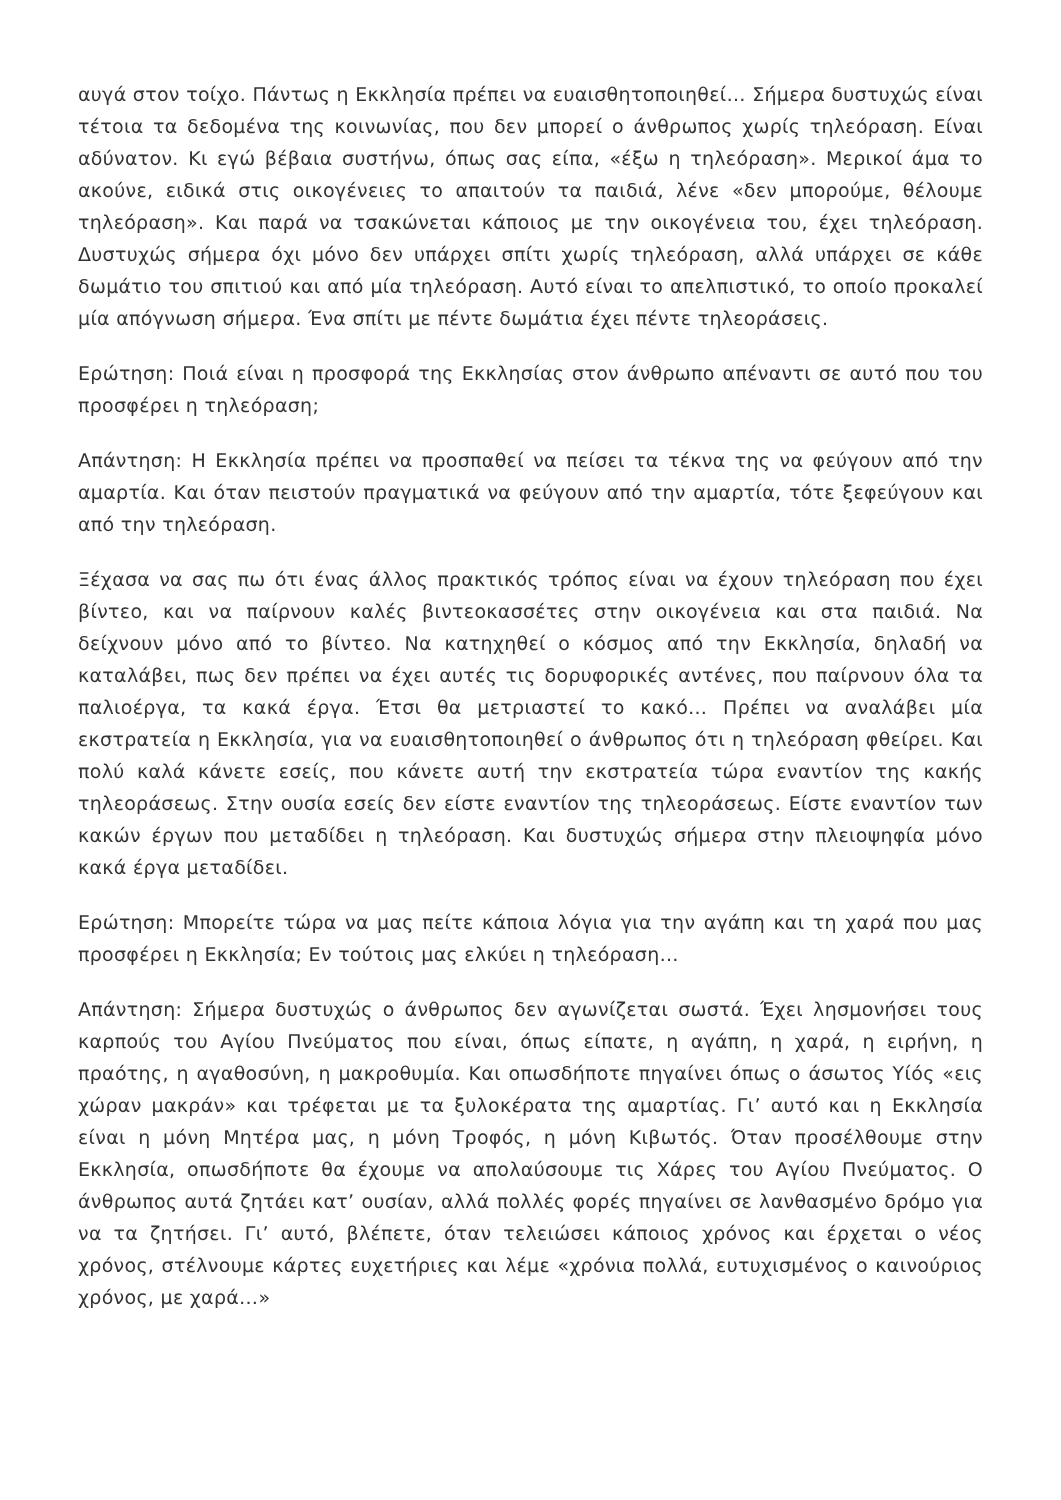αυγά στον τοίχο. Πάντως η Εκκλησία πρέπει να ευαισθητοποιηθεί… Σήμερα δυστυχώς είναι τέτοια τα δεδομένα της κοινωνίας, που δεν μπορεί ο άνθρωπος χωρίς τηλεόραση. Είναι αδύνατον. Κι εγώ βέβαια συστήνω, όπως σας είπα, «έξω η τηλεόραση». Μερικοί άμα το ακούνε, ειδικά στις οικογένειες το απαιτούν τα παιδιά, λένε «δεν μπορούμε, θέλουμε τηλεόραση». Και παρά να τσακώνεται κάποιος με την οικογένεια του, έχει τηλεόραση. Δυστυχώς σήμερα όχι μόνο δεν υπάρχει σπίτι χωρίς τηλεόραση, αλλά υπάρχει σε κάθε δωμάτιο του σπιτιού και από μία τηλεόραση. Αυτό είναι το απελπιστικό, το οποίο προκαλεί μία απόγνωση σήμερα. Ένα σπίτι με πέντε δωμάτια έχει πέντε τηλεοράσεις.
Ερώτηση: Ποιά είναι η προσφορά της Εκκλησίας στον άνθρωπο απέναντι σε αυτό που του προσφέρει η τηλεόραση;
Απάντηση: Η Εκκλησία πρέπει να προσπαθεί να πείσει τα τέκνα της να φεύγουν από την αμαρτία. Και όταν πειστούν πραγματικά να φεύγουν από την αμαρτία, τότε ξεφεύγουν και από την τηλεόραση.
Ξέχασα να σας πω ότι ένας άλλος πρακτικός τρόπος είναι να έχουν τηλεόραση που έχει βίντεο, και να παίρνουν καλές βιντεοκασσέτες στην οικογένεια και στα παιδιά. Να δείχνουν μόνο από το βίντεο. Να κατηχηθεί ο κόσμος από την Εκκλησία, δηλαδή να καταλάβει, πως δεν πρέπει να έχει αυτές τις δορυφορικές αντένες, που παίρνουν όλα τα παλιοέργα, τα κακά έργα. Έτσι θα μετριαστεί το κακό… Πρέπει να αναλάβει μία εκστρατεία η Εκκλησία, για να ευαισθητοποιηθεί ο άνθρωπος ότι η τηλεόραση φθείρει. Και πολύ καλά κάνετε εσείς, που κάνετε αυτή την εκστρατεία τώρα εναντίον της κακής τηλεοράσεως. Στην ουσία εσείς δεν είστε εναντίον της τηλεοράσεως. Είστε εναντίον των κακών έργων που μεταδίδει η τηλεόραση. Και δυστυχώς σήμερα στην πλειοψηφία μόνο κακά έργα μεταδίδει.
Ερώτηση: Μπορείτε τώρα να μας πείτε κάποια λόγια για την αγάπη και τη χαρά που μας προσφέρει η Εκκλησία; Εν τούτοις μας ελκύει η τηλεόραση…
Απάντηση: Σήμερα δυστυχώς ο άνθρωπος δεν αγωνίζεται σωστά. Έχει λησμονήσει τους καρπούς του Αγίου Πνεύματος που είναι, όπως είπατε, η αγάπη, η χαρά, η ειρήνη, η πραότης, η αγαθοσύνη, η μακροθυμία. Και οπωσδήποτε πηγαίνει όπως ο άσωτος Υίός «εις χώραν μακράν» και τρέφεται με τα ξυλοκέρατα της αμαρτίας. Γι’ αυτό και η Εκκλησία είναι η μόνη Μητέρα μας, η μόνη Τροφός, η μόνη Κιβωτός. Όταν προσέλθουμε στην Εκκλησία, οπωσδήποτε θα έχουμε να απολαύσουμε τις Χάρες του Αγίου Πνεύματος. Ο άνθρωπος αυτά ζητάει κατ’ ουσίαν, αλλά πολλές φορές πηγαίνει σε λανθασμένο δρόμο για να τα ζητήσει. Γι’ αυτό, βλέπετε, όταν τελειώσει κάποιος χρόνος και έρχεται ο νέος χρόνος, στέλνουμε κάρτες ευχετήριες και λέμε «χρόνια πολλά, ευτυχισμένος ο καινούριος χρόνος, με χαρά…»